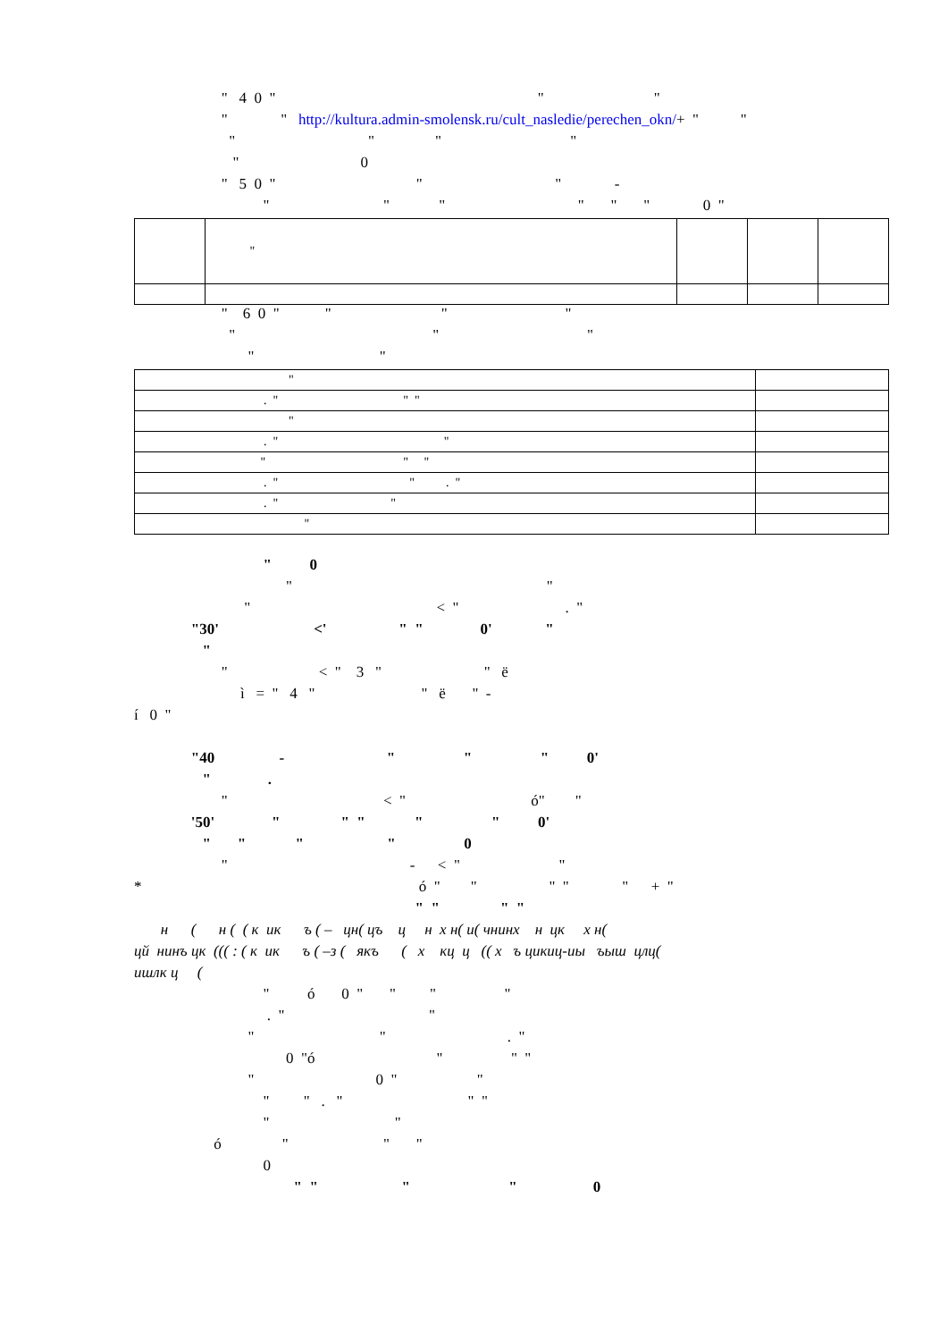" 4 0 " " "
" " http://kultura.admin-smolensk.ru/cult_nasledie/perechen_okn/+ " "
" " " "
" 0
" 5 0 " " " -
" " " " " " 0 "
| | " | | | |
" 6 0 " " " "
" " "
" "
| " | |
| . " " " | |
| " | |
| . " " | |
| " " " | |
| . " " . " | |
| . " " | |
| " | |
" 0
" "
" < " . "
"30' <' " " 0' "
"
" < " 3 " " ё
ì = " 4 " " ë " -
í 0 "
"40 - " " " 0'
" .
" < " ó" "
'50' " " " " " 0'
" " " " 0
" - < " "
* ó " " " " " + "
" " " "
н ( н ( ( к ик ъ ( – цн( цъ ц н х н( и( чнинх н цк х н(
цй нинъ цк ((( : ( к ик ъ ( –з ( якъ ( х кц ц (( х ъ цикиц-иы ъыш цлц(
ишлк ц (
" ó 0 " " " "
. " "
" " . "
0 "ó " " "
" 0 " "
" " . " " "
" "
ó " " "
0
" " " " 0